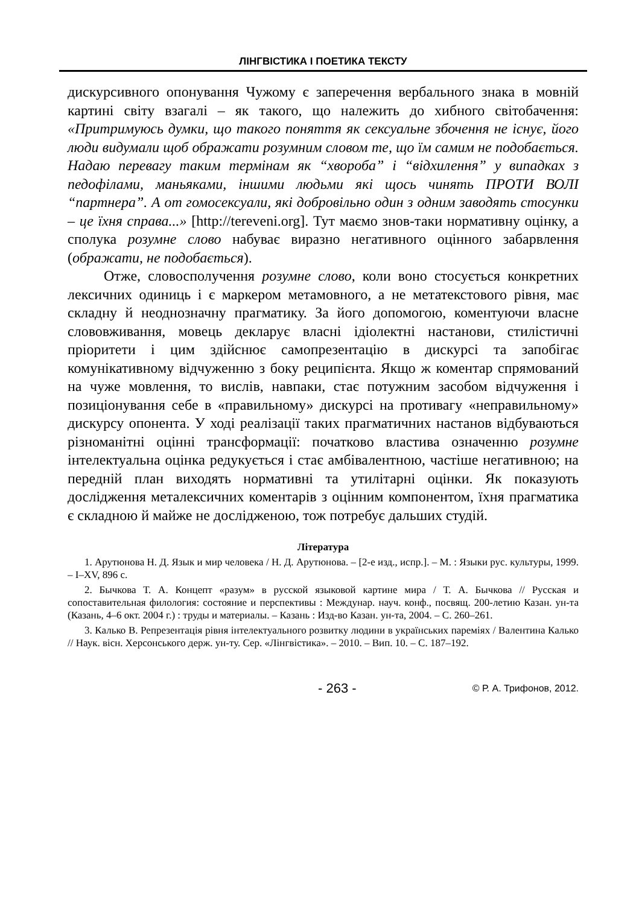ЛІНГВІСТИКА І ПОЕТИКА ТЕКСТУ
дискурсивного опонування Чужому є заперечення вербального знака в мовній картині світу взагалі – як такого, що належить до хибного світобачення: «Притримуюсь думки, що такого поняття як сексуальне збочення не існує, його люди видумали щоб ображати розумним словом те, що їм самим не подобається. Надаю перевагу таким термінам як “хвороба” і “відхилення” у випадках з педофілами, маньяками, іншими людьми які щось чинять ПРОТИ ВОЛІ “партнера”. А от гомосексуали, які добровільно один з одним заводять стосунки – це їхня справа...» [http://tereveni.org]. Тут маємо знов-таки нормативну оцінку, а сполука розумне слово набуває виразно негативного оцінного забарвлення (ображати, не подобається).
Отже, словосполучення розумне слово, коли воно стосується конкретних лексичних одиниць і є маркером метамовного, а не метатекстового рівня, має складну й неоднозначну прагматику. За його допомогою, коментуючи власне слововживання, мовець декларує власні ідіолектні настанови, стилістичні пріоритети і цим здійснює самопрезентацію в дискурсі та запобігає комунікативному відчуженню з боку реципієнта. Якщо ж коментар спрямований на чуже мовлення, то вислів, навпаки, стає потужним засобом відчуження і позиціонування себе в «правильному» дискурсі на противагу «неправильному» дискурсу опонента. У ході реалізації таких прагматичних настанов відбуваються різноманітні оцінні трансформації: початково властива означенню розумне інтелектуальна оцінка редукується і стає амбівалентною, частіше негативною; на передній план виходять нормативні та утилітарні оцінки. Як показують дослідження металексичних коментарів з оцінним компонентом, їхня прагматика є складною й майже не дослідженою, тож потребує дальших студій.
Література
1. Арутюнова Н. Д. Язык и мир человека / Н. Д. Арутюнова. – [2-е изд., испр.]. – М. : Языки рус. культуры, 1999. – I–XV, 896 с.
2. Бычкова Т. А. Концепт «разум» в русской языковой картине мира / Т. А. Бычкова // Русская и сопоставительная филология: состояние и перспективы : Междунар. науч. конф., посвящ. 200-летию Казан. ун-та (Казань, 4–6 окт. 2004 г.) : труды и материалы. – Казань : Изд-во Казан. ун-та, 2004. – С. 260–261.
3. Калько В. Репрезентація рівня інтелектуального розвитку людини в українських пареміях / Валентина Калько // Наук. вісн. Херсонського держ. ун-ту. Сер. «Лінгвістика». – 2010. – Вип. 10. – С. 187–192.
- 263 - © Р. А. Трифонов, 2012.